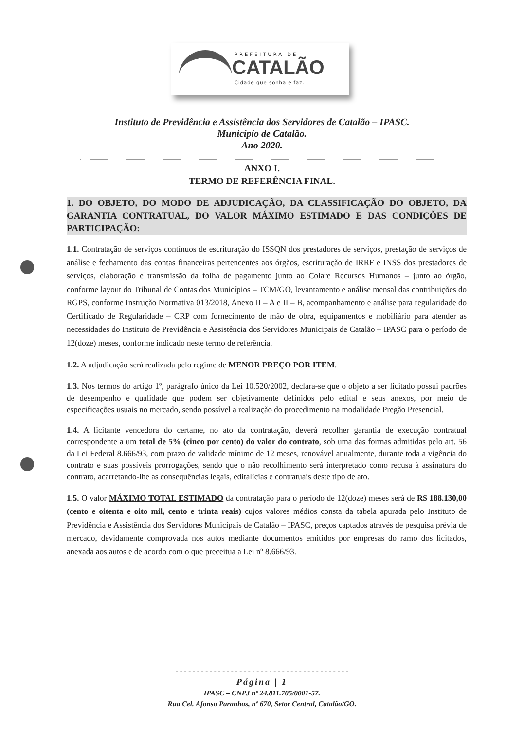PREFEITURA DE
CATALÃO
Cidade que sonha e faz.
Instituto de Previdência e Assistência dos Servidores de Catalão – IPASC.
Município de Catalão.
Ano 2020.
ANXO I.
TERMO DE REFERÊNCIA FINAL.
1. DO OBJETO, DO MODO DE ADJUDICAÇÃO, DA CLASSIFICAÇÃO DO OBJETO, DA GARANTIA CONTRATUAL, DO VALOR MÁXIMO ESTIMADO E DAS CONDIÇÕES DE PARTICIPAÇÃO:
1.1. Contratação de serviços contínuos de escrituração do ISSQN dos prestadores de serviços, prestação de serviços de análise e fechamento das contas financeiras pertencentes aos órgãos, escrituração de IRRF e INSS dos prestadores de serviços, elaboração e transmissão da folha de pagamento junto ao Colare Recursos Humanos – junto ao órgão, conforme layout do Tribunal de Contas dos Municípios – TCM/GO, levantamento e análise mensal das contribuições do RGPS, conforme Instrução Normativa 013/2018, Anexo II – A e II – B, acompanhamento e análise para regularidade do Certificado de Regularidade – CRP com fornecimento de mão de obra, equipamentos e mobiliário para atender as necessidades do Instituto de Previdência e Assistência dos Servidores Municipais de Catalão – IPASC para o período de 12(doze) meses, conforme indicado neste termo de referência.
1.2. A adjudicação será realizada pelo regime de MENOR PREÇO POR ITEM.
1.3. Nos termos do artigo 1º, parágrafo único da Lei 10.520/2002, declara-se que o objeto a ser licitado possui padrões de desempenho e qualidade que podem ser objetivamente definidos pelo edital e seus anexos, por meio de especificações usuais no mercado, sendo possível a realização do procedimento na modalidade Pregão Presencial.
1.4. A licitante vencedora do certame, no ato da contratação, deverá recolher garantia de execução contratual correspondente a um total de 5% (cinco por cento) do valor do contrato, sob uma das formas admitidas pelo art. 56 da Lei Federal 8.666/93, com prazo de validade mínimo de 12 meses, renovável anualmente, durante toda a vigência do contrato e suas possíveis prorrogações, sendo que o não recolhimento será interpretado como recusa à assinatura do contrato, acarretando-lhe as consequências legais, editalícias e contratuais deste tipo de ato.
1.5. O valor MÁXIMO TOTAL ESTIMADO da contratação para o período de 12(doze) meses será de R$ 188.130,00 (cento e oitenta e oito mil, cento e trinta reais) cujos valores médios consta da tabela apurada pelo Instituto de Previdência e Assistência dos Servidores Municipais de Catalão – IPASC, preços captados através de pesquisa prévia de mercado, devidamente comprovada nos autos mediante documentos emitidos por empresas do ramo dos licitados, anexada aos autos e de acordo com o que preceitua a Lei nº 8.666/93.
- - - - - - - - - - - - - - - - - - - - - - - - - - - - - - - - - - - - - - - - -
Página | 1
IPASC – CNPJ nº 24.811.705/0001-57.
Rua Cel. Afonso Paranhos, nº 670, Setor Central, Catalão/GO.